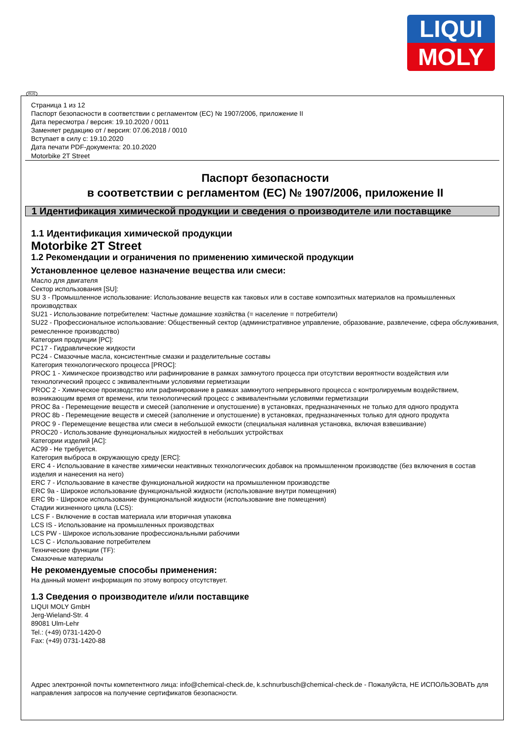LIQUI
MOLY
RUS
Страница 1 из 12
Паспорт безопасности в соответствии с регламентом (ЕС) № 1907/2006, приложение II
Дата пересмотра / версия: 19.10.2020 / 0011
Заменяет редакцию от / версия: 07.06.2018 / 0010
Вступает в силу с: 19.10.2020
Дата печати PDF-документа: 20.10.2020
Motorbike 2T Street
Паспорт безопасности
в соответствии с регламентом (ЕС) № 1907/2006, приложение II
1 Идентификация химической продукции и сведения о производителе или поставщике
1.1 Идентификация химической продукции
Motorbike 2T Street
1.2 Рекомендации и ограничения по применению химической продукции
Установленное целевое назначение вещества или смеси:
Масло для двигателя
Сектор использования [SU]:
SU 3 - Промышленное использование: Использование веществ как таковых или в составе композитных материалов на промышленных производствах
SU21 - Использование потребителем: Частные домашние хозяйства (= население = потребители)
SU22 - Профессиональное использование: Общественный сектор (административное управление, образование, развлечение, сфера обслуживания, ремесленное производство)
Категория продукции [PC]:
PC17 - Гидравлические жидкости
PC24 - Смазочные масла, консистентные смазки и разделительные составы
Категория технологического процесса [PROC]:
PROC 1 - Химическое производство или рафинирование в рамках замкнутого процесса при отсутствии вероятности воздействия или технологический процесс с эквивалентными условиями герметизации
PROC 2 - Химическое производство или рафинирование в рамках замкнутого непрерывного процесса с контролируемым воздействием, возникающим время от времени, или технологический процесс с эквивалентными условиями герметизации
PROC 8a - Перемещение веществ и смесей (заполнение и опустошение) в установках, предназначенных не только для одного продукта
PROC 8b - Перемещение веществ и смесей (заполнение и опустошение) в установках, предназначенных только для одного продукта
PROC 9 - Перемещение вещества или смеси в небольшой емкости (специальная наливная установка, включая взвешивание)
PROC20 - Использование функциональных жидкостей в небольших устройствах
Категории изделий [AC]:
AC99 - Не требуется.
Категория выброса в окружающую среду [ERC]:
ERC 4 - Использование в качестве химически неактивных технологических добавок на промышленном производстве (без включения в состав изделия и нанесения на него)
ERC 7 - Использование в качестве функциональной жидкости на промышленном производстве
ERC 9a - Широкое использование функциональной жидкости (использование внутри помещения)
ERC 9b - Широкое использование функциональной жидкости (использование вне помещения)
Стадии жизненного цикла (LCS):
LCS F - Включение в состав материала или вторичная упаковка
LCS IS - Использование на промышленных производствах
LCS PW - Широкое использование профессиональными рабочими
LCS C - Использование потребителем
Технические функции (TF):
Смазочные материалы
Не рекомендуемые способы применения:
На данный момент информация по этому вопросу отсутствует.
1.3 Сведения о производителе и/или поставщике
LIQUI MOLY GmbH
Jerg-Wieland-Str. 4
89081 Ulm-Lehr
Tel.: (+49) 0731-1420-0
Fax: (+49) 0731-1420-88
Адрес электронной почты компетентного лица: info@chemical-check.de, k.schnurbusch@chemical-check.de - Пожалуйста, НЕ ИСПОЛЬЗОВАТЬ для направления запросов на получение сертификатов безопасности.